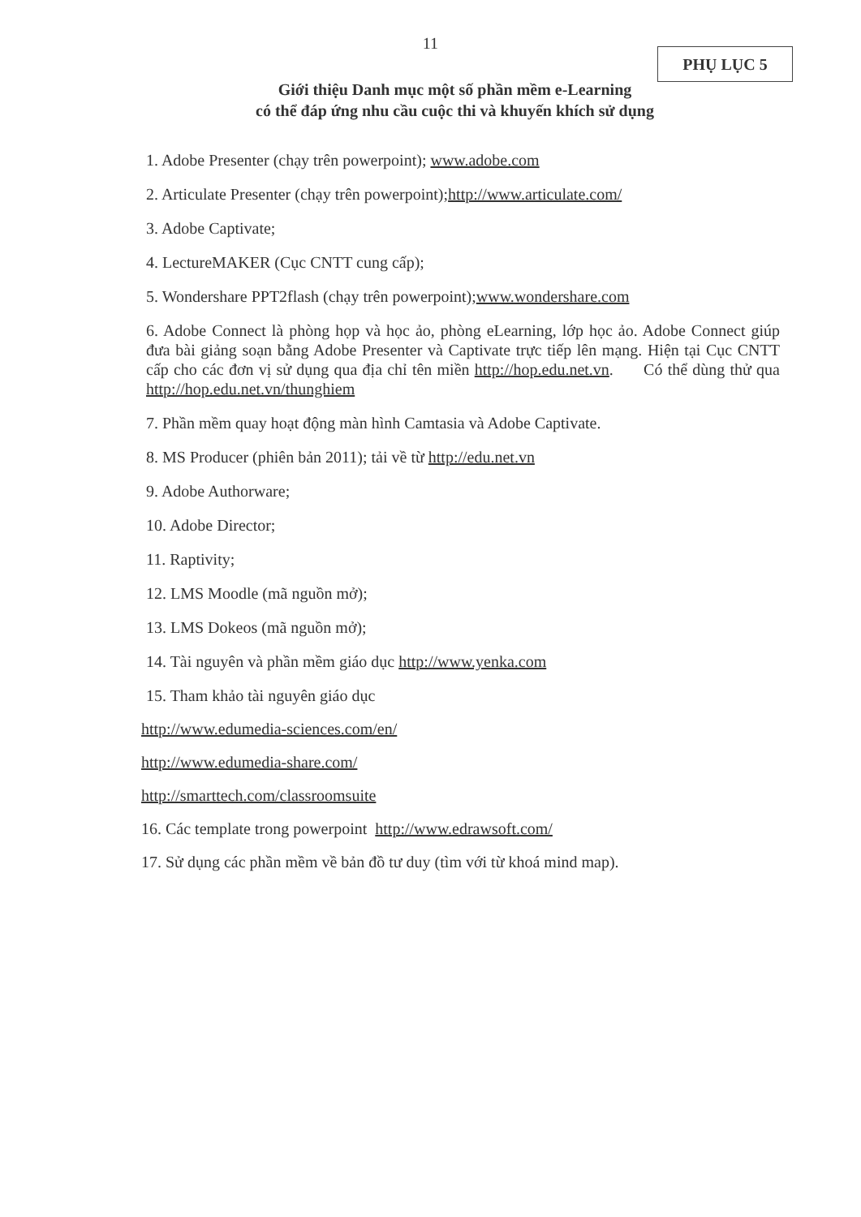11
PHỤ LỤC 5
Giới thiệu Danh mục một số phần mềm e-Learning
có thể đáp ứng nhu cầu cuộc thi và khuyến khích sử dụng
1. Adobe Presenter (chạy trên powerpoint); www.adobe.com
2. Articulate Presenter (chạy trên powerpoint);http://www.articulate.com/
3. Adobe Captivate;
4. LectureMAKER (Cục CNTT cung cấp);
5. Wondershare PPT2flash (chạy trên powerpoint);www.wondershare.com
6. Adobe Connect là phòng họp và học ảo, phòng eLearning, lớp học ảo. Adobe Connect giúp đưa bài giảng soạn bằng Adobe Presenter và Captivate trực tiếp lên mạng. Hiện tại Cục CNTT cấp cho các đơn vị sử dụng qua địa chỉ tên miền http://hop.edu.net.vn. Có thể dùng thử qua http://hop.edu.net.vn/thunghiem
7. Phần mềm quay hoạt động màn hình Camtasia và Adobe Captivate.
8. MS Producer (phiên bản 2011); tải về từ http://edu.net.vn
9. Adobe Authorware;
10. Adobe Director;
11. Raptivity;
12. LMS Moodle (mã nguồn mở);
13. LMS Dokeos (mã nguồn mở);
14. Tài nguyên và phần mềm giáo dục http://www.yenka.com
15. Tham khảo tài nguyên giáo dục
http://www.edumedia-sciences.com/en/
http://www.edumedia-share.com/
http://smarttech.com/classroomsuite
16. Các template trong powerpoint http://www.edrawsoft.com/
17. Sử dụng các phần mềm về bản đồ tư duy (tìm với từ khoá mind map).